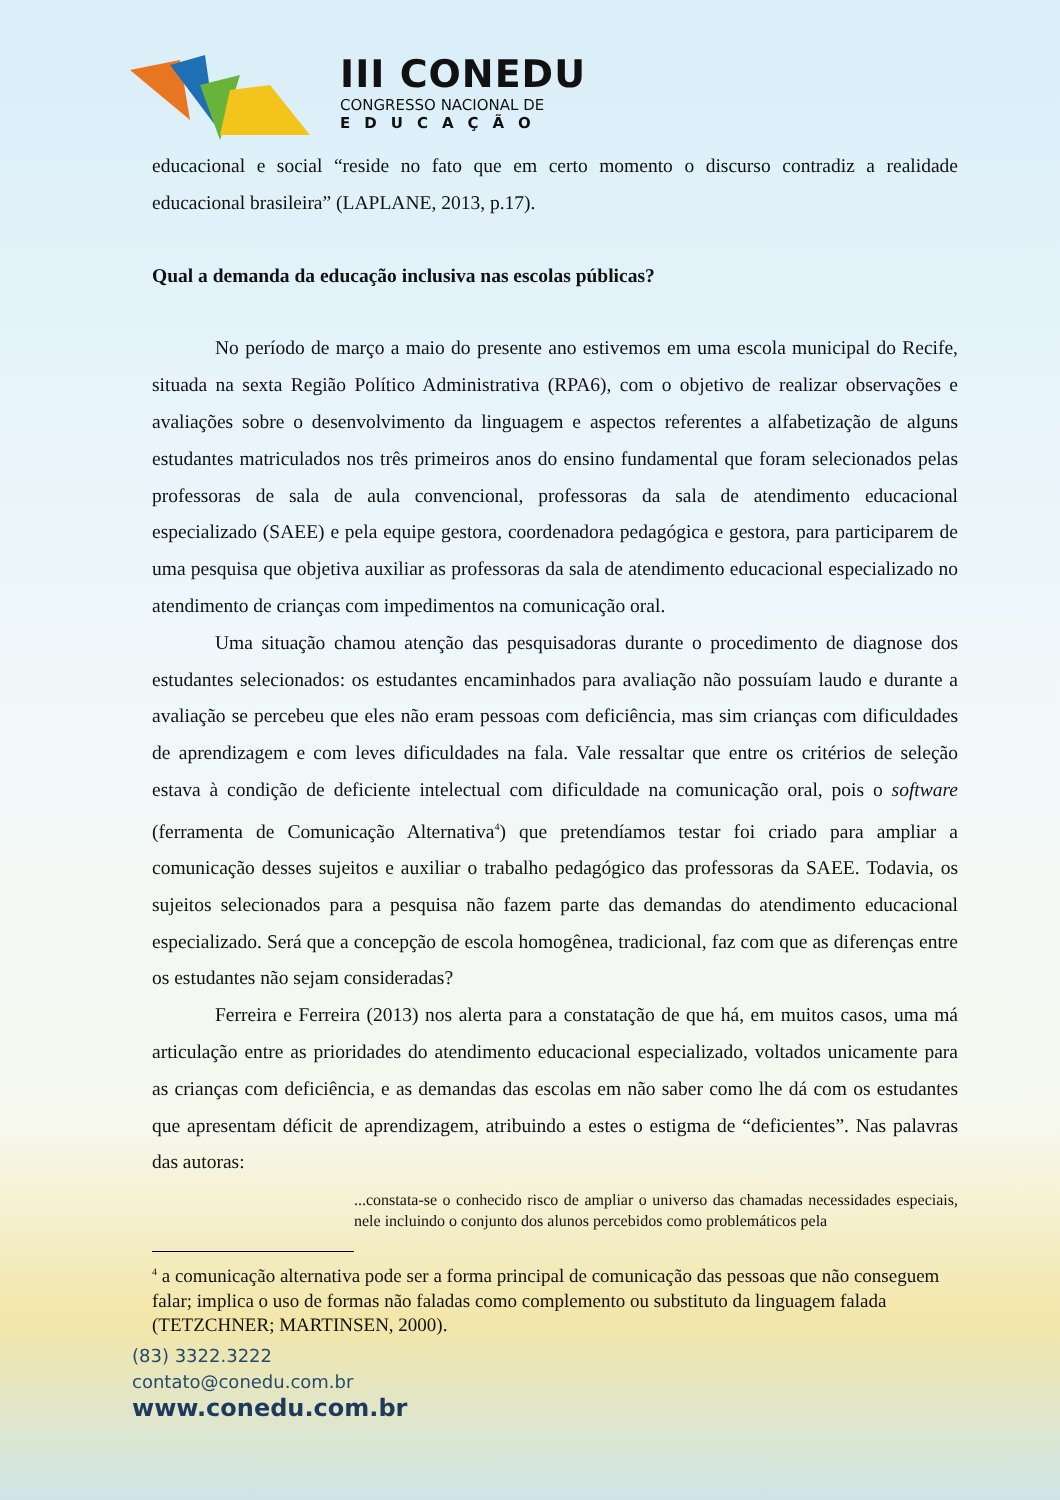III CONEDU
CONGRESSO NACIONAL DE
EDUCAÇÃO
educacional e social “reside no fato que em certo momento o discurso contradiz a realidade educacional brasileira” (LAPLANE, 2013, p.17).
Qual a demanda da educação inclusiva nas escolas públicas?
No período de março a maio do presente ano estivemos em uma escola municipal do Recife, situada na sexta Região Político Administrativa (RPA6), com o objetivo de realizar observações e avaliações sobre o desenvolvimento da linguagem e aspectos referentes a alfabetização de alguns estudantes matriculados nos três primeiros anos do ensino fundamental que foram selecionados pelas professoras de sala de aula convencional, professoras da sala de atendimento educacional especializado (SAEE) e pela equipe gestora, coordenadora pedagógica e gestora, para participarem de uma pesquisa que objetiva auxiliar as professoras da sala de atendimento educacional especializado no atendimento de crianças com impedimentos na comunicação oral.
Uma situação chamou atenção das pesquisadoras durante o procedimento de diagnose dos estudantes selecionados: os estudantes encaminhados para avaliação não possuíam laudo e durante a avaliação se percebeu que eles não eram pessoas com deficiência, mas sim crianças com dificuldades de aprendizagem e com leves dificuldades na fala. Vale ressaltar que entre os critérios de seleção estava à condição de deficiente intelectual com dificuldade na comunicação oral, pois o software (ferramenta de Comunicação Alternativa<sup>4</sup>) que pretendíamos testar foi criado para ampliar a comunicação desses sujeitos e auxiliar o trabalho pedagógico das professoras da SAEE. Todavia, os sujeitos selecionados para a pesquisa não fazem parte das demandas do atendimento educacional especializado. Será que a concepção de escola homogênea, tradicional, faz com que as diferenças entre os estudantes não sejam consideradas?
Ferreira e Ferreira (2013) nos alerta para a constatação de que há, em muitos casos, uma má articulação entre as prioridades do atendimento educacional especializado, voltados unicamente para as crianças com deficiência, e as demandas das escolas em não saber como lhe dá com os estudantes que apresentam déficit de aprendizagem, atribuindo a estes o estigma de “deficientes”. Nas palavras das autoras:
...constata-se o conhecido risco de ampliar o universo das chamadas necessidades especiais, nele incluindo o conjunto dos alunos percebidos como problemáticos pela
<sup>4</sup> a comunicação alternativa pode ser a forma principal de comunicação das pessoas que não conseguem falar; implica o uso de formas não faladas como complemento ou substituto da linguagem falada (TETZCHNER; MARTINSEN, 2000).
(83) 3322.3222
contato@conedu.com.br
www.conedu.com.br